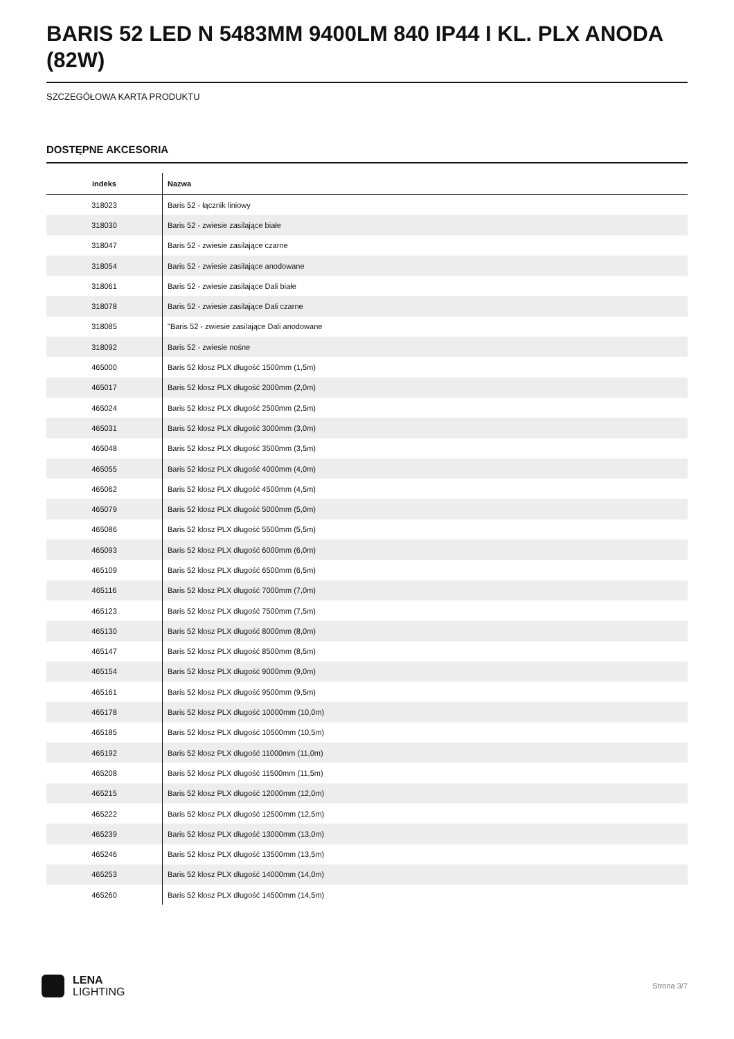BARIS 52 LED N 5483MM 9400LM 840 IP44 I KL. PLX ANODA (82W)
SZCZEGÓŁOWA KARTA PRODUKTU
DOSTĘPNE AKCESORIA
| indeks | Nazwa |
| --- | --- |
| 318023 | Baris 52 - łącznik liniowy |
| 318030 | Baris 52 - zwiesie zasilające białe |
| 318047 | Baris 52 - zwiesie zasilające czarne |
| 318054 | Baris 52 - zwiesie zasilające anodowane |
| 318061 | Baris 52 - zwiesie zasilające Dali białe |
| 318078 | Baris 52 - zwiesie zasilające Dali czarne |
| 318085 | "Baris 52 - zwiesie zasilające Dali anodowane |
| 318092 | Baris 52 - zwiesie nośne |
| 465000 | Baris 52 klosz PLX długość 1500mm (1,5m) |
| 465017 | Baris 52 klosz PLX długość 2000mm (2,0m) |
| 465024 | Baris 52 klosz PLX długość 2500mm (2,5m) |
| 465031 | Baris 52 klosz PLX długość 3000mm (3,0m) |
| 465048 | Baris 52 klosz PLX długość 3500mm (3,5m) |
| 465055 | Baris 52 klosz PLX długość 4000mm (4,0m) |
| 465062 | Baris 52 klosz PLX długość 4500mm (4,5m) |
| 465079 | Baris 52 klosz PLX długość 5000mm (5,0m) |
| 465086 | Baris 52 klosz PLX długość 5500mm (5,5m) |
| 465093 | Baris 52 klosz PLX długość 6000mm (6,0m) |
| 465109 | Baris 52 klosz PLX długość 6500mm (6,5m) |
| 465116 | Baris 52 klosz PLX długość 7000mm (7,0m) |
| 465123 | Baris 52 klosz PLX długość 7500mm (7,5m) |
| 465130 | Baris 52 klosz PLX długość 8000mm (8,0m) |
| 465147 | Baris 52 klosz PLX długość 8500mm (8,5m) |
| 465154 | Baris 52 klosz PLX długość 9000mm (9,0m) |
| 465161 | Baris 52 klosz PLX długość 9500mm (9,5m) |
| 465178 | Baris 52 klosz PLX długość 10000mm (10,0m) |
| 465185 | Baris 52 klosz PLX długość 10500mm (10,5m) |
| 465192 | Baris 52 klosz PLX długość 11000mm (11,0m) |
| 465208 | Baris 52 klosz PLX długość 11500mm (11,5m) |
| 465215 | Baris 52 klosz PLX długość 12000mm (12,0m) |
| 465222 | Baris 52 klosz PLX długość 12500mm (12,5m) |
| 465239 | Baris 52 klosz PLX długość 13000mm (13,0m) |
| 465246 | Baris 52 klosz PLX długość 13500mm (13,5m) |
| 465253 | Baris 52 klosz PLX długość 14000mm (14,0m) |
| 465260 | Baris 52 klosz PLX długość 14500mm (14,5m) |
LENA
LIGHTING
Strona 3/7